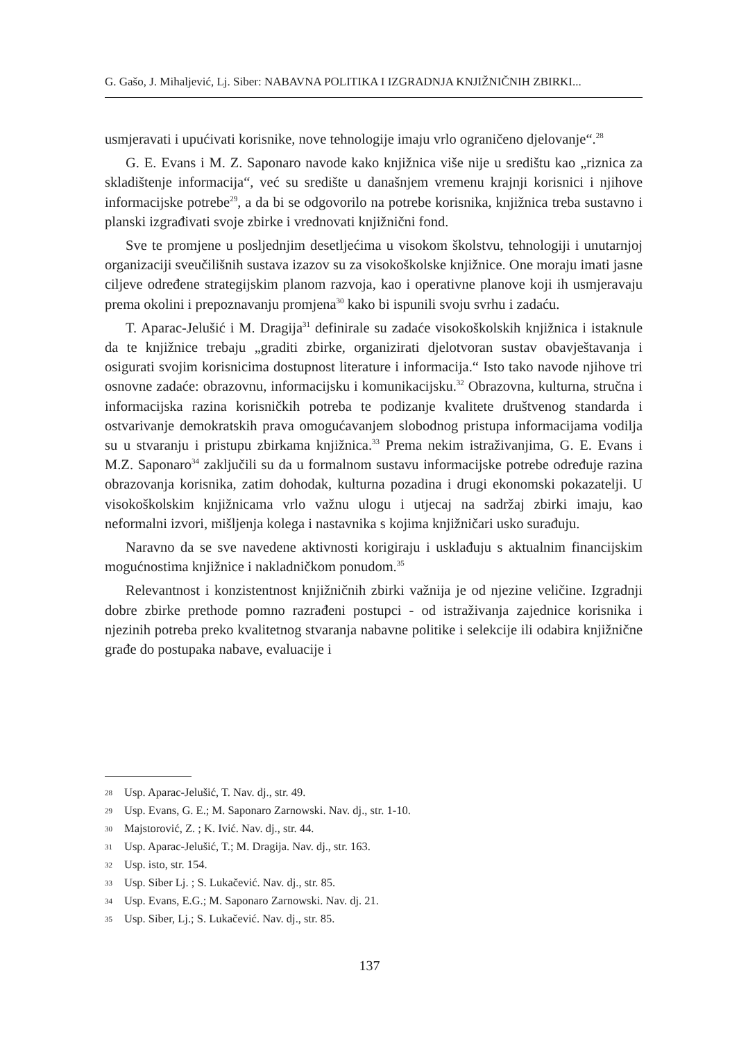G. Gašo, J. Mihaljević, Lj. Siber: NABAVNA POLITIKA I IZGRADNJA KNJIŽNIČNIH ZBIRKI...
usmjeravati i upućivati korisnike, nove tehnologije imaju vrlo ograničeno djelovanje“.<sup>28</sup>
G. E. Evans i M. Z. Saponaro navode kako knjižnica više nije u središtu kao „riznica za skladištenje informacija“, već su središte u današnjem vremenu krajnji korisnici i njihove informacijske potrebe<sup>29</sup>, a da bi se odgovorilo na potrebe korisnika, knjižnica treba sustavno i planski izgrađivati svoje zbirke i vrednovati knjižnični fond.
Sve te promjene u posljednjim desetljećima u visokom školstvu, tehnologiji i unutarnjoj organizaciji sveučilišnih sustava izazov su za visokoškolske knjižnice. One moraju imati jasne ciljeve određene strategijskim planom razvoja, kao i operativne planove koji ih usmjeravaju prema okolini i prepoznavanju promjena<sup>30</sup> kako bi ispunili svoju svrhu i zadaću.
T. Aparac-Jelušić i M. Dragija<sup>31</sup> definirale su zadaće visokoškolskih knjižnica i istaknule da te knjižnice trebaju „graditi zbirke, organizirati djelotvoran sustav obavještavanja i osigurati svojim korisnicima dostupnost literature i informacija.“ Isto tako navode njihove tri osnovne zadaće: obrazovnu, informacijsku i komunikacijsku.<sup>32</sup> Obrazovna, kulturna, stručna i informacijska razina korisničkih potreba te podizanje kvalitete društvenog standarda i ostvarivanje demokratskih prava omogućavanjem slobodnog pristupa informacijama vodilja su u stvaranju i pristupu zbirkama knjižnica.<sup>33</sup> Prema nekim istraživanjima, G. E. Evans i M.Z. Saponaro<sup>34</sup> zaključili su da u formalnom sustavu informacijske potrebe određuje razina obrazovanja korisnika, zatim dohodak, kulturna pozadina i drugi ekonomski pokazatelji. U visokoškolskim knjižnicama vrlo važnu ulogu i utjecaj na sadržaj zbirki imaju, kao neformalni izvori, mišljenja kolega i nastavnika s kojima knjižničari usko surađuju.
Naravno da se sve navedene aktivnosti korigiraju i usklađuju s aktualnim financijskim mogućnostima knjižnice i nakladničkom ponudom.<sup>35</sup>
Relevantnost i konzistentnost knjižničnih zbirki važnija je od njezine veličine. Izgradnji dobre zbirke prethode pomno razrađeni postupci - od istraživanja zajednice korisnika i njezinih potreba preko kvalitetnog stvaranja nabavne politike i selekcije ili odabira knjižnične građe do postupaka nabave, evaluacije i
28 Usp. Aparac-Jelušić, T. Nav. dj., str. 49.
29 Usp. Evans, G. E.; M. Saponaro Zarnowski. Nav. dj., str. 1-10.
30 Majstorović, Z. ; K. Ivić. Nav. dj., str. 44.
31 Usp. Aparac-Jelušić, T.; M. Dragija. Nav. dj., str. 163.
32 Usp. isto, str. 154.
33 Usp. Siber Lj. ; S. Lukačević. Nav. dj., str. 85.
34 Usp. Evans, E.G.; M. Saponaro Zarnowski. Nav. dj. 21.
35 Usp. Siber, Lj.; S. Lukačević. Nav. dj., str. 85.
137